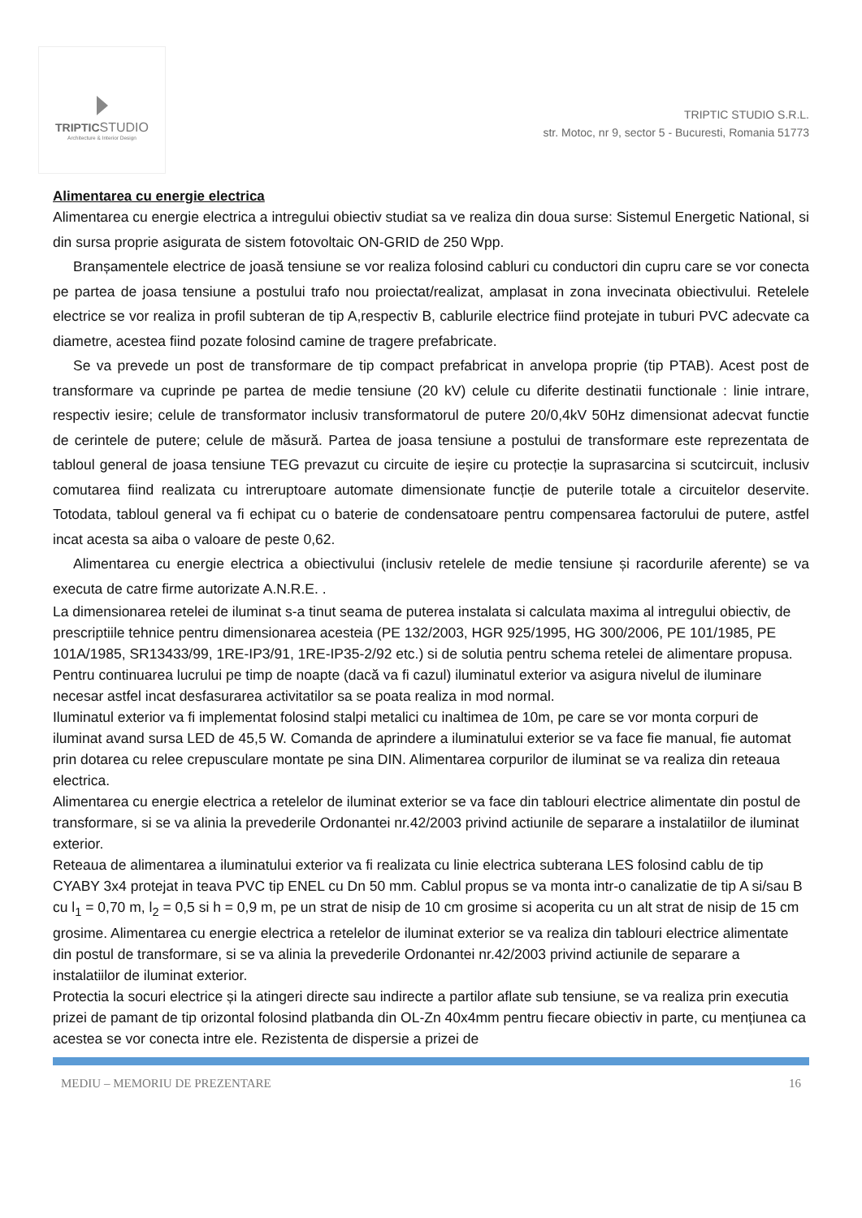TRIPTICSTUDIO
Architecture & Interior Design
TRIPTIC STUDIO S.R.L.
str. Motoc, nr 9, sector 5 - Bucuresti, Romania 51773
Alimentarea cu energie electrica
Alimentarea cu energie electrica a intregului obiectiv studiat sa ve realiza din doua surse: Sistemul Energetic National, si din sursa proprie asigurata de sistem fotovoltaic ON-GRID de 250 Wpp.
Branșamentele electrice de joasă tensiune se vor realiza folosind cabluri cu conductori din cupru care se vor conecta pe partea de joasa tensiune a postului trafo nou proiectat/realizat, amplasat in zona invecinata obiectivului. Retelele electrice se vor realiza in profil subteran de tip A,respectiv B, cablurile electrice fiind protejate in tuburi PVC adecvate ca diametre, acestea fiind pozate folosind camine de tragere prefabricate.
Se va prevede un post de transformare de tip compact prefabricat in anvelopa proprie (tip PTAB). Acest post de transformare va cuprinde pe partea de medie tensiune (20 kV) celule cu diferite destinatii functionale : linie intrare, respectiv iesire; celule de transformator inclusiv transformatorul de putere 20/0,4kV 50Hz dimensionat adecvat functie de cerintele de putere; celule de măsură. Partea de joasa tensiune a postului de transformare este reprezentata de tabloul general de joasa tensiune TEG prevazut cu circuite de ieșire cu protecție la suprasarcina si scutcircuit, inclusiv comutarea fiind realizata cu intreruptoare automate dimensionate funcție de puterile totale a circuitelor deservite. Totodata, tabloul general va fi echipat cu o baterie de condensatoare pentru compensarea factorului de putere, astfel incat acesta sa aiba o valoare de peste 0,62.
Alimentarea cu energie electrica a obiectivului (inclusiv retelele de medie tensiune și racordurile aferente) se va executa de catre firme autorizate A.N.R.E. .
La dimensionarea retelei de iluminat s-a tinut seama de puterea instalata si calculata maxima al intregului obiectiv, de prescriptiile tehnice pentru dimensionarea acesteia (PE 132/2003, HGR 925/1995, HG 300/2006, PE 101/1985, PE 101A/1985, SR13433/99, 1RE-IP3/91, 1RE-IP35-2/92 etc.) si de solutia pentru schema retelei de alimentare propusa. Pentru continuarea lucrului pe timp de noapte (dacă va fi cazul) iluminatul exterior va asigura nivelul de iluminare necesar astfel incat desfasurarea activitatilor sa se poata realiza in mod normal.
Iluminatul exterior va fi implementat folosind stalpi metalici cu inaltimea de 10m, pe care se vor monta corpuri de iluminat avand sursa LED de 45,5 W. Comanda de aprindere a iluminatului exterior se va face fie manual, fie automat prin dotarea cu relee crepusculare montate pe sina DIN. Alimentarea corpurilor de iluminat se va realiza din reteaua electrica.
Alimentarea cu energie electrica a retelelor de iluminat exterior se va face din tablouri electrice alimentate din postul de transformare, si se va alinia la prevederile Ordonantei nr.42/2003 privind actiunile de separare a instalatiilor de iluminat exterior.
Reteaua de alimentarea a iluminatului exterior va fi realizata cu linie electrica subterana LES folosind cablu de tip CYABY 3x4 protejat in teava PVC tip ENEL cu Dn 50 mm. Cablul propus se va monta intr-o canalizatie de tip A si/sau B cu l<sub>1</sub> = 0,70 m, l<sub>2</sub> = 0,5 si h = 0,9 m, pe un strat de nisip de 10 cm grosime si acoperita cu un alt strat de nisip de 15 cm grosime. Alimentarea cu energie electrica a retelelor de iluminat exterior se va realiza din tablouri electrice alimentate din postul de transformare, si se va alinia la prevederile Ordonantei nr.42/2003 privind actiunile de separare a instalatiilor de iluminat exterior.
Protectia la socuri electrice și la atingeri directe sau indirecte a partilor aflate sub tensiune, se va realiza prin executia prizei de pamant de tip orizontal folosind platbanda din OL-Zn 40x4mm pentru fiecare obiectiv in parte, cu mențiunea ca acestea se vor conecta intre ele. Rezistenta de dispersie a prizei de
MEDIU – MEMORIU DE PREZENTARE 16